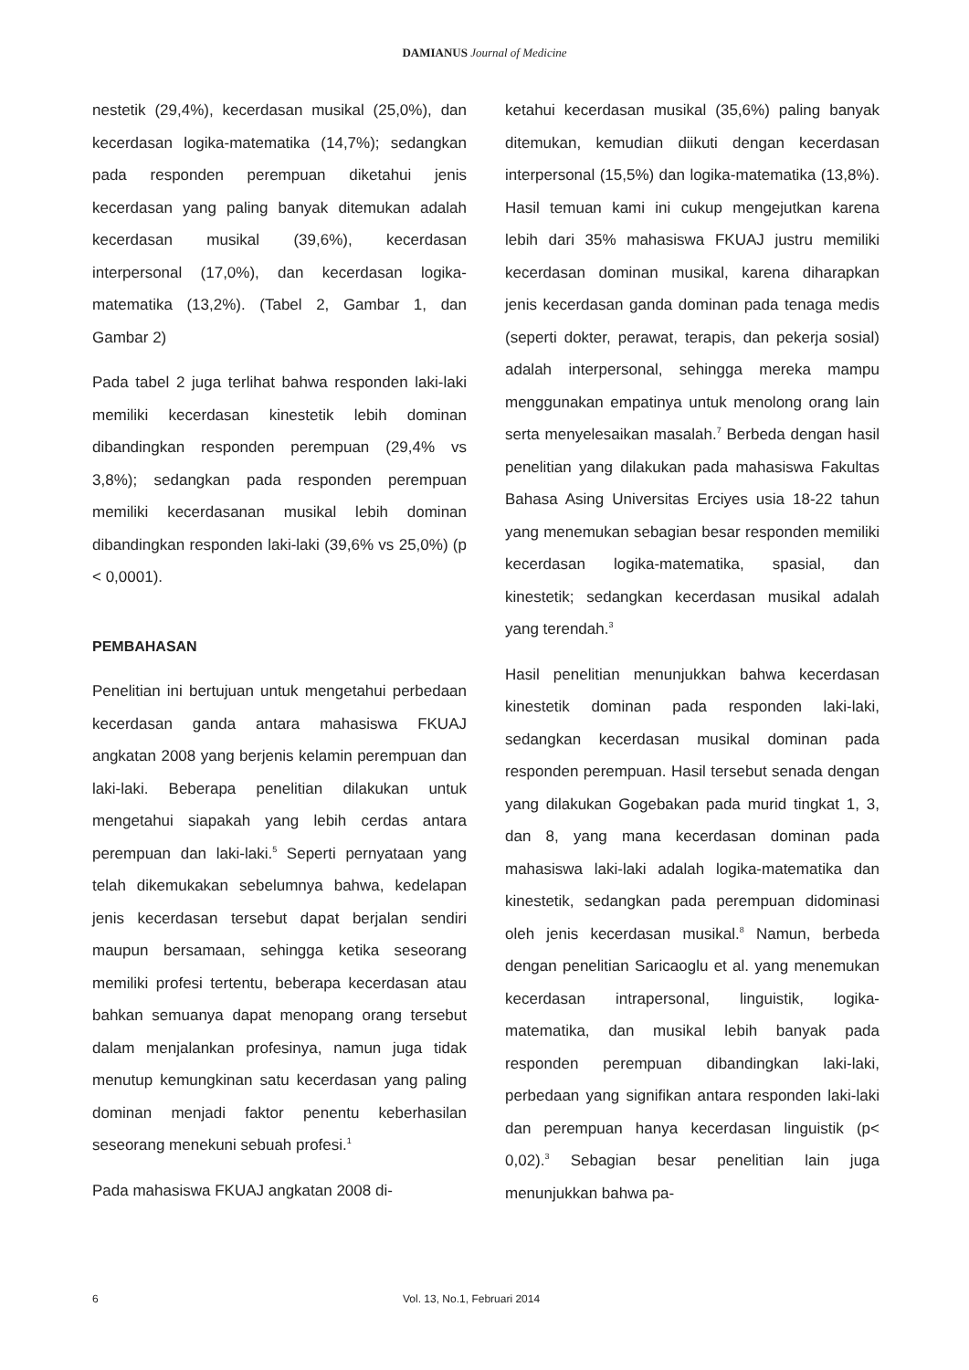DAMIANUS Journal of Medicine
nestetik (29,4%), kecerdasan musikal (25,0%), dan kecerdasan logika-matematika (14,7%); sedangkan pada responden perempuan diketahui jenis kecerdasan yang paling banyak ditemukan adalah kecerdasan musikal (39,6%), kecerdasan interpersonal (17,0%), dan kecerdasan logika-matematika (13,2%). (Tabel 2, Gambar 1, dan Gambar 2)
Pada tabel 2 juga terlihat bahwa responden laki-laki memiliki kecerdasan kinestetik lebih dominan dibandingkan responden perempuan (29,4% vs 3,8%); sedangkan pada responden perempuan memiliki kecerdasanan musikal lebih dominan dibandingkan responden laki-laki (39,6% vs 25,0%) (p < 0,0001).
PEMBAHASAN
Penelitian ini bertujuan untuk mengetahui perbedaan kecerdasan ganda antara mahasiswa FKUAJ angkatan 2008 yang berjenis kelamin perempuan dan laki-laki. Beberapa penelitian dilakukan untuk mengetahui siapakah yang lebih cerdas antara perempuan dan laki-laki.<sup>5</sup> Seperti pernyataan yang telah dikemukakan sebelumnya bahwa, kedelapan jenis kecerdasan tersebut dapat berjalan sendiri maupun bersamaan, sehingga ketika seseorang memiliki profesi tertentu, beberapa kecerdasan atau bahkan semuanya dapat menopang orang tersebut dalam menjalankan profesinya, namun juga tidak menutup kemungkinan satu kecerdasan yang paling dominan menjadi faktor penentu keberhasilan seseorang menekuni sebuah profesi.<sup>1</sup>
Pada mahasiswa FKUAJ angkatan 2008 di-
ketahui kecerdasan musikal (35,6%) paling banyak ditemukan, kemudian diikuti dengan kecerdasan interpersonal (15,5%) dan logika-matematika (13,8%). Hasil temuan kami ini cukup mengejutkan karena lebih dari 35% mahasiswa FKUAJ justru memiliki kecerdasan dominan musikal, karena diharapkan jenis kecerdasan ganda dominan pada tenaga medis (seperti dokter, perawat, terapis, dan pekerja sosial) adalah interpersonal, sehingga mereka mampu menggunakan empatinya untuk menolong orang lain serta menyelesaikan masalah.<sup>7</sup> Berbeda dengan hasil penelitian yang dilakukan pada mahasiswa Fakultas Bahasa Asing Universitas Erciyes usia 18-22 tahun yang menemukan sebagian besar responden memiliki kecerdasan logika-matematika, spasial, dan kinestetik; sedangkan kecerdasan musikal adalah yang terendah.<sup>3</sup>
Hasil penelitian menunjukkan bahwa kecerdasan kinestetik dominan pada responden laki-laki, sedangkan kecerdasan musikal dominan pada responden perempuan. Hasil tersebut senada dengan yang dilakukan Gogebakan pada murid tingkat 1, 3, dan 8, yang mana kecerdasan dominan pada mahasiswa laki-laki adalah logika-matematika dan kinestetik, sedangkan pada perempuan didominasi oleh jenis kecerdasan musikal.<sup>8</sup> Namun, berbeda dengan penelitian Saricaoglu et al. yang menemukan kecerdasan intrapersonal, linguistik, logika-matematika, dan musikal lebih banyak pada responden perempuan dibandingkan laki-laki, perbedaan yang signifikan antara responden laki-laki dan perempuan hanya kecerdasan linguistik (p< 0,02).<sup>3</sup> Sebagian besar penelitian lain juga menunjukkan bahwa pa-
6 Vol. 13, No.1, Februari 2014